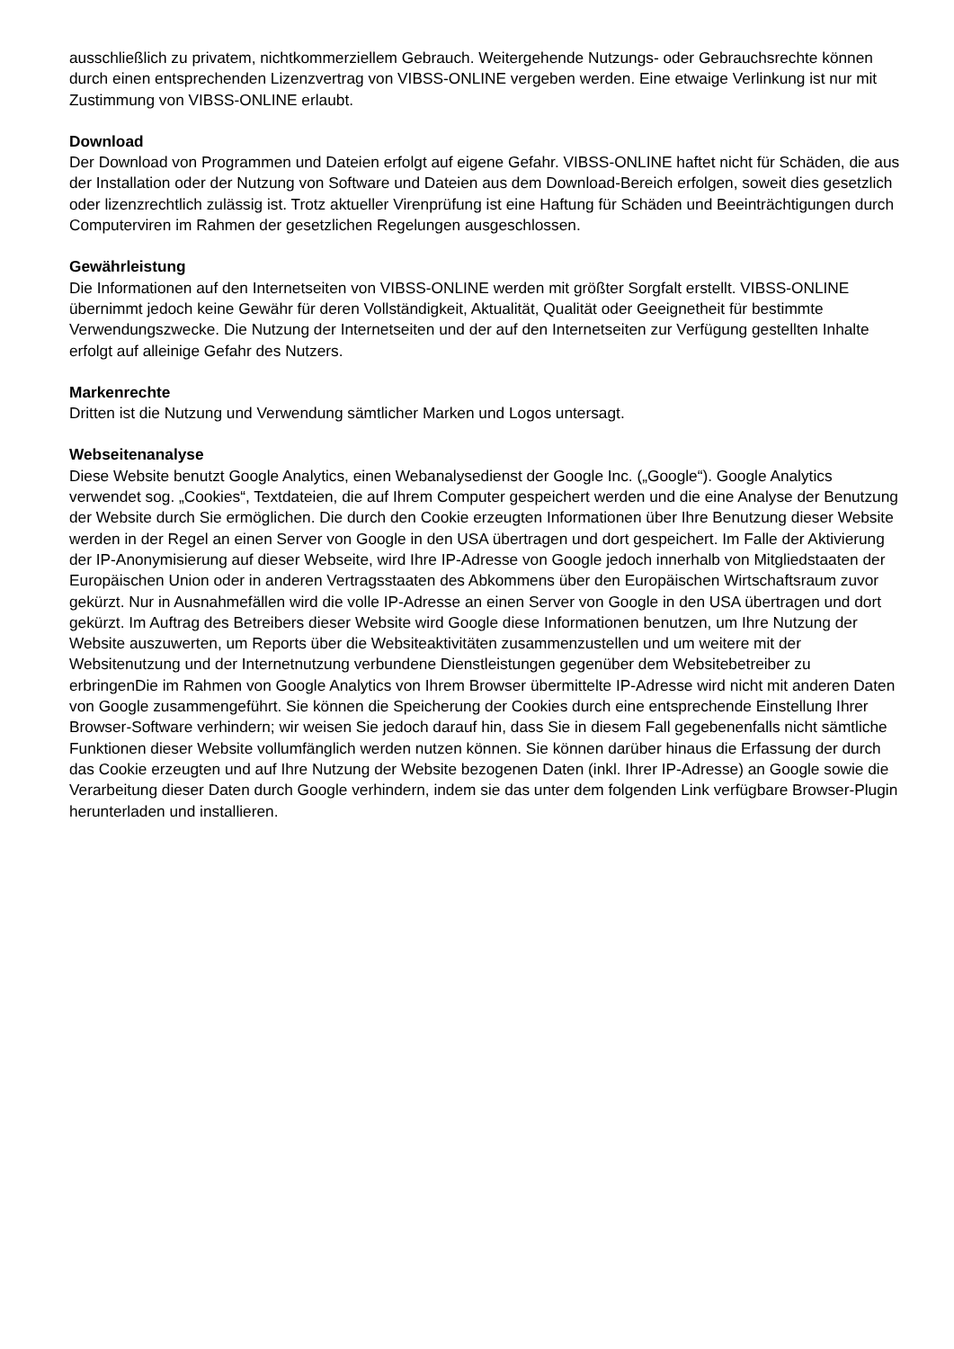ausschließlich zu privatem, nichtkommerziellem Gebrauch. Weitergehende Nutzungs- oder Gebrauchsrechte können durch einen entsprechenden Lizenzvertrag von VIBSS-ONLINE vergeben werden. Eine etwaige Verlinkung ist nur mit Zustimmung von VIBSS-ONLINE erlaubt.
Download
Der Download von Programmen und Dateien erfolgt auf eigene Gefahr. VIBSS-ONLINE haftet nicht für Schäden, die aus der Installation oder der Nutzung von Software und Dateien aus dem Download-Bereich erfolgen, soweit dies gesetzlich oder lizenzrechtlich zulässig ist. Trotz aktueller Virenprüfung ist eine Haftung für Schäden und Beeinträchtigungen durch Computerviren im Rahmen der gesetzlichen Regelungen ausgeschlossen.
Gewährleistung
Die Informationen auf den Internetseiten von VIBSS-ONLINE werden mit größter Sorgfalt erstellt. VIBSS-ONLINE übernimmt jedoch keine Gewähr für deren Vollständigkeit, Aktualität, Qualität oder Geeignetheit für bestimmte Verwendungszwecke. Die Nutzung der Internetseiten und der auf den Internetseiten zur Verfügung gestellten Inhalte erfolgt auf alleinige Gefahr des Nutzers.
Markenrechte
Dritten ist die Nutzung und Verwendung sämtlicher Marken und Logos untersagt.
Webseitenanalyse
Diese Website benutzt Google Analytics, einen Webanalysedienst der Google Inc. („Google“). Google Analytics verwendet sog. „Cookies“, Textdateien, die auf Ihrem Computer gespeichert werden und die eine Analyse der Benutzung der Website durch Sie ermöglichen. Die durch den Cookie erzeugten Informationen über Ihre Benutzung dieser Website werden in der Regel an einen Server von Google in den USA übertragen und dort gespeichert. Im Falle der Aktivierung der IP-Anonymisierung auf dieser Webseite, wird Ihre IP-Adresse von Google jedoch innerhalb von Mitgliedstaaten der Europäischen Union oder in anderen Vertragsstaaten des Abkommens über den Europäischen Wirtschaftsraum zuvor gekürzt. Nur in Ausnahmefällen wird die volle IP-Adresse an einen Server von Google in den USA übertragen und dort gekürzt. Im Auftrag des Betreibers dieser Website wird Google diese Informationen benutzen, um Ihre Nutzung der Website auszuwerten, um Reports über die Websiteaktivitäten zusammenzustellen und um weitere mit der Websitenutzung und der Internetnutzung verbundene Dienstleistungen gegenüber dem Websitebetreiber zu erbringenDie im Rahmen von Google Analytics von Ihrem Browser übermittelte IP-Adresse wird nicht mit anderen Daten von Google zusammengeführt. Sie können die Speicherung der Cookies durch eine entsprechende Einstellung Ihrer Browser-Software verhindern; wir weisen Sie jedoch darauf hin, dass Sie in diesem Fall gegebenenfalls nicht sämtliche Funktionen dieser Website vollumfänglich werden nutzen können. Sie können darüber hinaus die Erfassung der durch das Cookie erzeugten und auf Ihre Nutzung der Website bezogenen Daten (inkl. Ihrer IP-Adresse) an Google sowie die Verarbeitung dieser Daten durch Google verhindern, indem sie das unter dem folgenden Link verfügbare Browser-Plugin herunterladen und installieren.